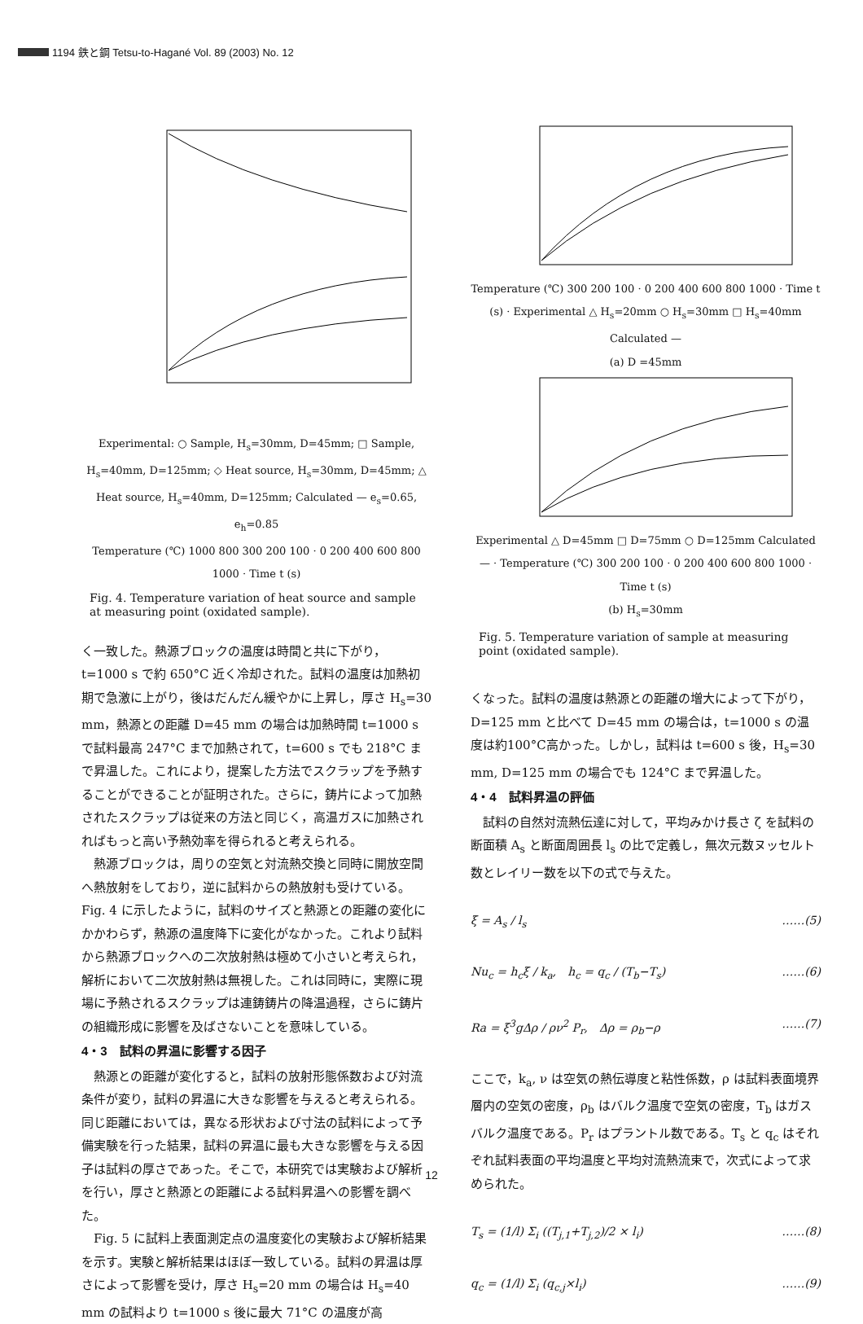1194 鉄と鋼 Tetsu-to-Hagané Vol. 89 (2003) No. 12
Experimental: ○ Sample, H<sub>s</sub>=30mm, D=45mm; □ Sample, H<sub>s</sub>=40mm, D=125mm; ◇ Heat source, H<sub>s</sub>=30mm, D=45mm; △ Heat source, H<sub>s</sub>=40mm, D=125mm; Calculated — e<sub>s</sub>=0.65, e<sub>h</sub>=0.85
Temperature (℃) 1000 800 300 200 100 · 0 200 400 600 800 1000 · Time t (s)
Fig. 4. Temperature variation of heat source and sample at measuring point (oxidated sample).
く一致した。熱源ブロックの温度は時間と共に下がり，t=1000 s で約 650°C 近く冷却された。試料の温度は加熱初期で急激に上がり，後はだんだん緩やかに上昇し，厚さ H<sub>s</sub>=30 mm，熱源との距離 D=45 mm の場合は加熱時間 t=1000 s で試料最高 247°C まで加熱されて，t=600 s でも 218°C まで昇温した。これにより，提案した方法でスクラップを予熱することができることが証明された。さらに，鋳片によって加熱されたスクラップは従来の方法と同じく，高温ガスに加熱されればもっと高い予熱効率を得られると考えられる。
熱源ブロックは，周りの空気と対流熱交換と同時に開放空間へ熱放射をしており，逆に試料からの熱放射も受けている。Fig. 4 に示したように，試料のサイズと熱源との距離の変化にかかわらず，熱源の温度降下に変化がなかった。これより試料から熱源ブロックへの二次放射熱は極めて小さいと考えられ，解析において二次放射熱は無視した。これは同時に，実際に現場に予熱されるスクラップは連鋳鋳片の降温過程，さらに鋳片の組織形成に影響を及ばさないことを意味している。
4・3　試料の昇温に影響する因子
熱源との距離が変化すると，試料の放射形態係数および対流条件が変り，試料の昇温に大きな影響を与えると考えられる。同じ距離においては，異なる形状および寸法の試料によって予備実験を行った結果，試料の昇温に最も大きな影響を与える因子は試料の厚さであった。そこで，本研究では実験および解析を行い，厚さと熱源との距離による試料昇温への影響を調べた。
Fig. 5 に試料上表面測定点の温度変化の実験および解析結果を示す。実験と解析結果はほぼ一致している。試料の昇温は厚さによって影響を受け，厚さ H<sub>s</sub>=20 mm の場合は H<sub>s</sub>=40 mm の試料より t=1000 s 後に最大 71°C の温度が高
Temperature (℃) 300 200 100 · 0 200 400 600 800 1000 · Time t (s) · Experimental △ H<sub>s</sub>=20mm ○ H<sub>s</sub>=30mm □ H<sub>s</sub>=40mm Calculated —
(a) D =45mm
Experimental △ D=45mm □ D=75mm ○ D=125mm Calculated — · Temperature (℃) 300 200 100 · 0 200 400 600 800 1000 · Time t (s)
(b) H<sub>s</sub>=30mm
Fig. 5. Temperature variation of sample at measuring point (oxidated sample).
くなった。試料の温度は熱源との距離の増大によって下がり，D=125 mm と比べて D=45 mm の場合は，t=1000 s の温度は約100°C高かった。しかし，試料は t=600 s 後，H<sub>s</sub>=30 mm, D=125 mm の場合でも 124°C まで昇温した。
4・4　試料昇温の評価
試料の自然対流熱伝達に対して，平均みかけ長さ ζ を試料の断面積 A<sub>s</sub> と断面周囲長 l<sub>s</sub> の比で定義し，無次元数ヌッセルト数とレイリー数を以下の式で与えた。
ξ = A<sub>s</sub> / l<sub>s</sub> ……(5)
Nu<sub>c</sub> = h<sub>c</sub>ξ / k<sub>a</sub>,　h<sub>c</sub> = q<sub>c</sub> / (T<sub>b</sub>−T<sub>s</sub>) ……(6)
Ra = ξ<sup>3</sup>gΔρ / ρν<sup>2</sup> P<sub>r</sub>,　Δρ = ρ<sub>b</sub>−ρ ……(7)
ここで，k<sub>a</sub>, ν は空気の熱伝導度と粘性係数，ρ は試料表面境界層内の空気の密度，ρ<sub>b</sub> はバルク温度で空気の密度，T<sub>b</sub> はガスバルク温度である。P<sub>r</sub> はプラントル数である。T<sub>s</sub> と q<sub>c</sub> はそれぞれ試料表面の平均温度と平均対流熱流束で，次式によって求められた。
T<sub>s</sub> = (1/l) Σ<sub>i</sub> ((T<sub>j,1</sub>+T<sub>j,2</sub>)/2 × l<sub>i</sub>) ……(8)
q<sub>c</sub> = (1/l) Σ<sub>i</sub> (q<sub>c,j</sub>×l<sub>i</sub>) ……(9)
12